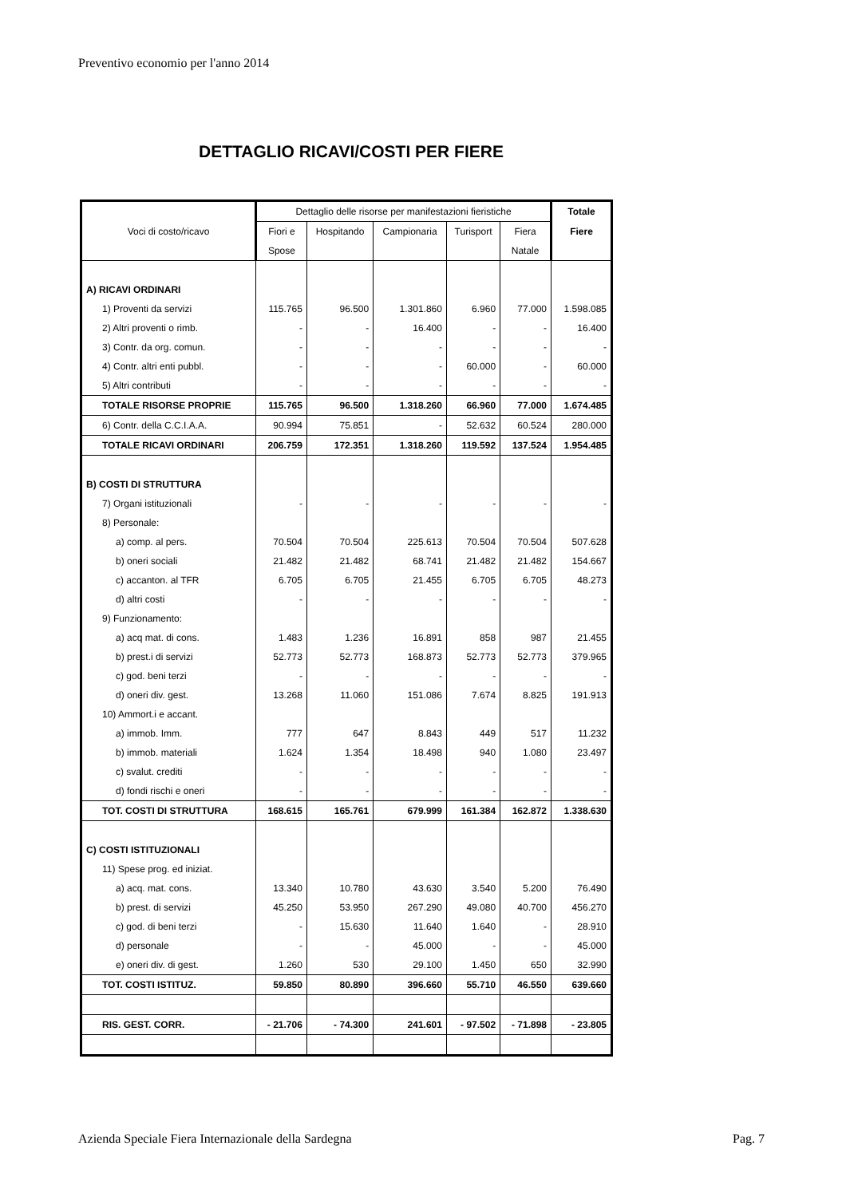Preventivo economio per l'anno 2014
DETTAGLIO RICAVI/COSTI PER FIERE
| Voci di costo/ricavo | Dettaglio delle risorse per manifestazioni fieristiche | | | | | Totale |
| --- | --- | --- | --- | --- | --- | --- |
| | Fiori e | Hospitando | Campionaria | Turisport | Fiera | Fiere |
| | Spose | | | | Natale | |
| A) RICAVI ORDINARI | | | | | | |
| 1) Proventi da servizi | 115.765 | 96.500 | 1.301.860 | 6.960 | 77.000 | 1.598.085 |
| 2) Altri proventi o rimb. | - | - | 16.400 | - | - | 16.400 |
| 3) Contr. da org. comun. | - | - | - | - | - | - |
| 4) Contr. altri enti pubbl. | - | - | - | 60.000 | - | 60.000 |
| 5) Altri contributi | - | - | - | - | - | - |
| TOTALE RISORSE PROPRIE | 115.765 | 96.500 | 1.318.260 | 66.960 | 77.000 | 1.674.485 |
| 6) Contr. della C.C.I.A.A. | 90.994 | 75.851 | - | 52.632 | 60.524 | 280.000 |
| TOTALE RICAVI ORDINARI | 206.759 | 172.351 | 1.318.260 | 119.592 | 137.524 | 1.954.485 |
| B) COSTI DI STRUTTURA | | | | | | |
| 7) Organi istituzionali | - | - | - | - | - | - |
| 8) Personale: | | | | | | |
| a) comp. al pers. | 70.504 | 70.504 | 225.613 | 70.504 | 70.504 | 507.628 |
| b) oneri sociali | 21.482 | 21.482 | 68.741 | 21.482 | 21.482 | 154.667 |
| c) accanton. al TFR | 6.705 | 6.705 | 21.455 | 6.705 | 6.705 | 48.273 |
| d) altri costi | - | - | - | - | - | - |
| 9) Funzionamento: | | | | | | |
| a) acq mat. di cons. | 1.483 | 1.236 | 16.891 | 858 | 987 | 21.455 |
| b) prest.i di servizi | 52.773 | 52.773 | 168.873 | 52.773 | 52.773 | 379.965 |
| c) god. beni terzi | - | - | - | - | - | - |
| d) oneri div. gest. | 13.268 | 11.060 | 151.086 | 7.674 | 8.825 | 191.913 |
| 10) Ammort.i e accant. | | | | | | |
| a) immob. Imm. | 777 | 647 | 8.843 | 449 | 517 | 11.232 |
| b) immob. materiali | 1.624 | 1.354 | 18.498 | 940 | 1.080 | 23.497 |
| c) svalut. crediti | - | - | - | - | - | - |
| d) fondi rischi e oneri | - | - | - | - | - | - |
| TOT. COSTI DI STRUTTURA | 168.615 | 165.761 | 679.999 | 161.384 | 162.872 | 1.338.630 |
| C) COSTI ISTITUZIONALI | | | | | | |
| 11) Spese prog. ed iniziat. | | | | | | |
| a) acq. mat. cons. | 13.340 | 10.780 | 43.630 | 3.540 | 5.200 | 76.490 |
| b) prest. di servizi | 45.250 | 53.950 | 267.290 | 49.080 | 40.700 | 456.270 |
| c) god. di beni terzi | - | 15.630 | 11.640 | 1.640 | - | 28.910 |
| d) personale | - | - | 45.000 | - | - | 45.000 |
| e) oneri div. di gest. | 1.260 | 530 | 29.100 | 1.450 | 650 | 32.990 |
| TOT. COSTI ISTITUZ. | 59.850 | 80.890 | 396.660 | 55.710 | 46.550 | 639.660 |
| RIS. GEST. CORR. | - 21.706 | - 74.300 | 241.601 | - 97.502 | - 71.898 | - 23.805 |
Azienda Speciale Fiera Internazionale della Sardegna
Pag. 7